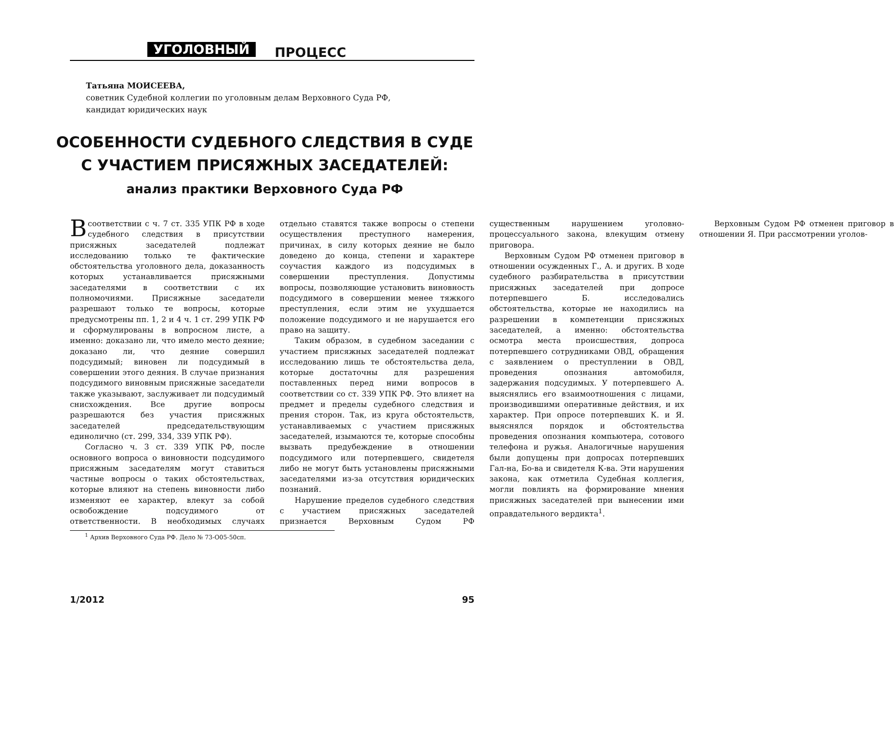УГОЛОВНЫЙ ПРОЦЕСС
Татьяна МОИСЕЕВА,
советник Судебной коллегии по уголовным делам Верховного Суда РФ,
кандидат юридических наук
ОСОБЕННОСТИ СУДЕБНОГО СЛЕДСТВИЯ В СУДЕ
С УЧАСТИЕМ ПРИСЯЖНЫХ ЗАСЕДАТЕЛЕЙ:
анализ практики Верховного Суда РФ
В соответствии с ч. 7 ст. 335 УПК РФ в ходе судебного следствия в присутствии присяжных заседателей подлежат исследованию только те фактические обстоятельства уголовного дела, доказанность которых устанавливается присяжными заседателями в соответствии с их полномочиями. Присяжные заседатели разрешают только те вопросы, которые предусмотрены пп. 1, 2 и 4 ч. 1 ст. 299 УПК РФ и сформулированы в вопросном листе, а именно: доказано ли, что имело место деяние; доказано ли, что деяние совершил подсудимый; виновен ли подсудимый в совершении этого деяния. В случае признания подсудимого виновным присяжные заседатели также указывают, заслуживает ли подсудимый снисхождения. Все другие вопросы разрешаются без участия присяжных заседателей председательствующим единолично (ст. 299, 334, 339 УПК РФ).
Согласно ч. 3 ст. 339 УПК РФ, после основного вопроса о виновности подсудимого присяжным заседателям могут ставиться частные вопросы о таких обстоятельствах, которые влияют на степень виновности либо изменяют ее характер, влекут за собой освобождение подсудимого от ответственности. В необходимых случаях отдельно ставятся также вопросы о степени осуществления преступного намерения, причинах, в силу которых деяние не было доведено до конца, степени и характере соучастия каждого из подсудимых в совершении преступления. Допустимы вопросы, позволяющие установить виновность подсудимого в совершении менее тяжкого преступления, если этим не ухудшается положение подсудимого и не нарушается его право на защиту.
Таким образом, в судебном заседании с участием присяжных заседателей подлежат исследованию лишь те обстоятельства дела, которые достаточны для разрешения поставленных перед ними вопросов в соответствии со ст. 339 УПК РФ. Это влияет на предмет и пределы судебного следствия и прения сторон. Так, из круга обстоятельств, устанавливаемых с участием присяжных заседателей, изымаются те, которые способны вызвать предубеждение в отношении подсудимого или потерпевшего, свидетеля либо не могут быть установлены присяжными заседателями из-за отсутствия юридических познаний.
Нарушение пределов судебного следствия с участием присяжных заседателей признается Верховным Судом РФ существенным нарушением уголовно-процессуального закона, влекущим отмену приговора.
Верховным Судом РФ отменен приговор в отношении осужденных Г., А. и других. В ходе судебного разбирательства в присутствии присяжных заседателей при допросе потерпевшего Б. исследовались обстоятельства, которые не находились на разрешении в компетенции присяжных заседателей, а именно: обстоятельства осмотра места происшествия, допроса потерпевшего сотрудниками ОВД, обращения с заявлением о преступлении в ОВД, проведения опознания автомобиля, задержания подсудимых. У потерпевшего А. выяснялись его взаимоотношения с лицами, производившими оперативные действия, и их характер. При опросе потерпевших К. и Я. выяснялся порядок и обстоятельства проведения опознания компьютера, сотового телефона и ружья. Аналогичные нарушения были допущены при допросах потерпевших Гал-на, Бо-ва и свидетеля К-ва. Эти нарушения закона, как отметила Судебная коллегия, могли повлиять на формирование мнения присяжных заседателей при вынесении ими оправдательного вердикта<sup>1</sup>.
Верховным Судом РФ отменен приговор в отношении Я. При рассмотрении уголов-
<sup>1</sup> Архив Верховного Суда РФ. Дело № 73-О05-50сп.
1/2012 95